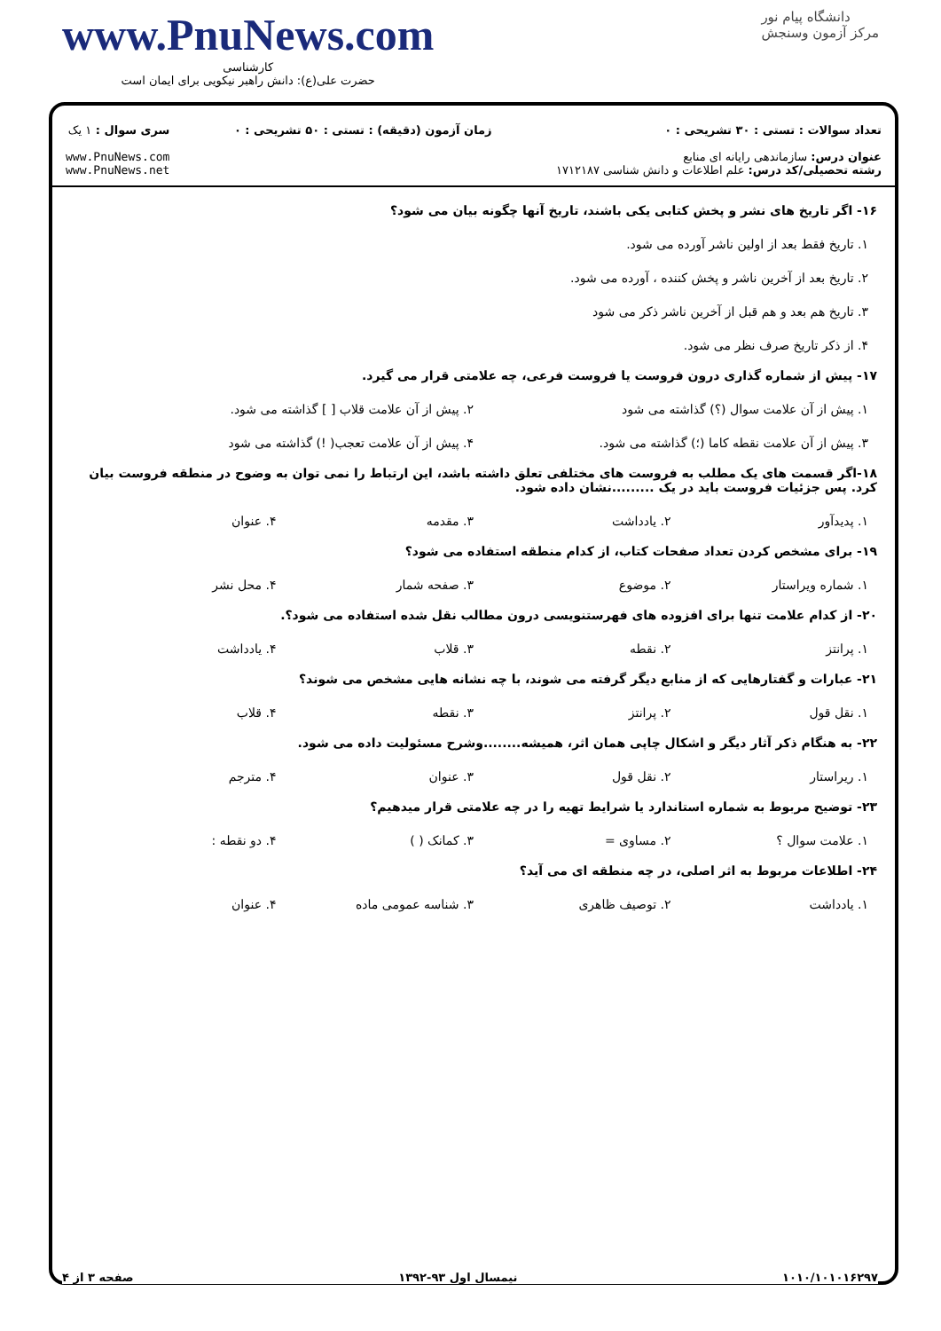www.PnuNews.com
کارشناسی
حضرت علی(ع): دانش راهبر نیکویی برای ایمان است
دانشگاه پیام نور
مرکز آزمون وسنجش
تعداد سوالات : تستی : ۳۰ تشریحی : ۰
عنوان درس: سازماندهی رایانه ای منابع
رشته تحصیلی/کد درس: علم اطلاعات و دانش شناسی ۱۷۱۲۱۸۷
زمان آزمون (دقیقه) : تستی : ۵۰ تشریحی : ۰
سری سوال : ۱ یک
www.PnuNews.com
www.PnuNews.net
۱۶- اگر تاریخ های نشر و پخش کتابی یکی باشند، تاریخ آنها چگونه بیان می شود؟
۱. تاریخ فقط بعد از اولین ناشر آورده می شود.
۲. تاریخ بعد از آخرین ناشر و پخش کننده ، آورده می شود.
۳. تاریخ هم بعد و هم قبل از آخرین ناشر ذکر می شود
۴. از ذکر تاریخ صرف نظر می شود.
۱۷- پیش از شماره گذاری درون فروست یا فروست فرعی، چه علامتی قرار می گیرد.
۱. پیش از آن علامت سوال (؟) گذاشته می شود
۲. پیش از آن علامت قلاب [ ] گذاشته می شود.
۳. پیش از آن علامت نقطه کاما (؛) گذاشته می شود.
۴. پیش از آن علامت تعجب( !) گذاشته می شود
۱۸-اگر قسمت های یک مطلب به فروست های مختلفی تعلق داشته باشد، این ارتباط را نمی توان به وضوح در منطقه فروست بیان کرد. پس جزئیات فروست باید در یک .........نشان داده شود.
۱. پدیدآور ۲. یادداشت ۳. مقدمه ۴. عنوان
۱۹- برای مشخص کردن تعداد صفحات کتاب، از کدام منطقه استفاده می شود؟
۱. شماره ویراستار ۲. موضوع ۳. صفحه شمار ۴. محل نشر
۲۰- از کدام علامت تنها برای افزوده های فهرستنویسی درون مطالب نقل شده استفاده می شود؟.
۱. پرانتز ۲. نقطه ۳. قلاب ۴. یادداشت
۲۱- عبارات و گفتارهایی که از منابع دیگر گرفته می شوند، با چه نشانه هایی مشخص می شوند؟
۱. نقل قول ۲. پرانتز ۳. نقطه ۴. قلاب
۲۲- به هنگام ذکر آثار دیگر و اشکال چاپی همان اثر، همیشه........وشرح مسئولیت داده می شود.
۱. ریراستار ۲. نقل قول ۳. عنوان ۴. مترجم
۲۳- توضیح مربوط به شماره استاندارد یا شرایط تهیه را در چه علامتی قرار میدهیم؟
۱. علامت سوال ؟ ۲. مساوی = ۳. کمانک ( ) ۴. دو نقطه :
۲۴- اطلاعات مربوط به اثر اصلی، در چه منطقه ای می آید؟
۱. یادداشت ۲. توصیف ظاهری ۳. شناسه عمومی ماده ۴. عنوان
۱۰۱۰/۱۰۱۰۱۶۲۹۷ نیمسال اول ۹۳-۱۳۹۲ صفحه ۳ از ۴